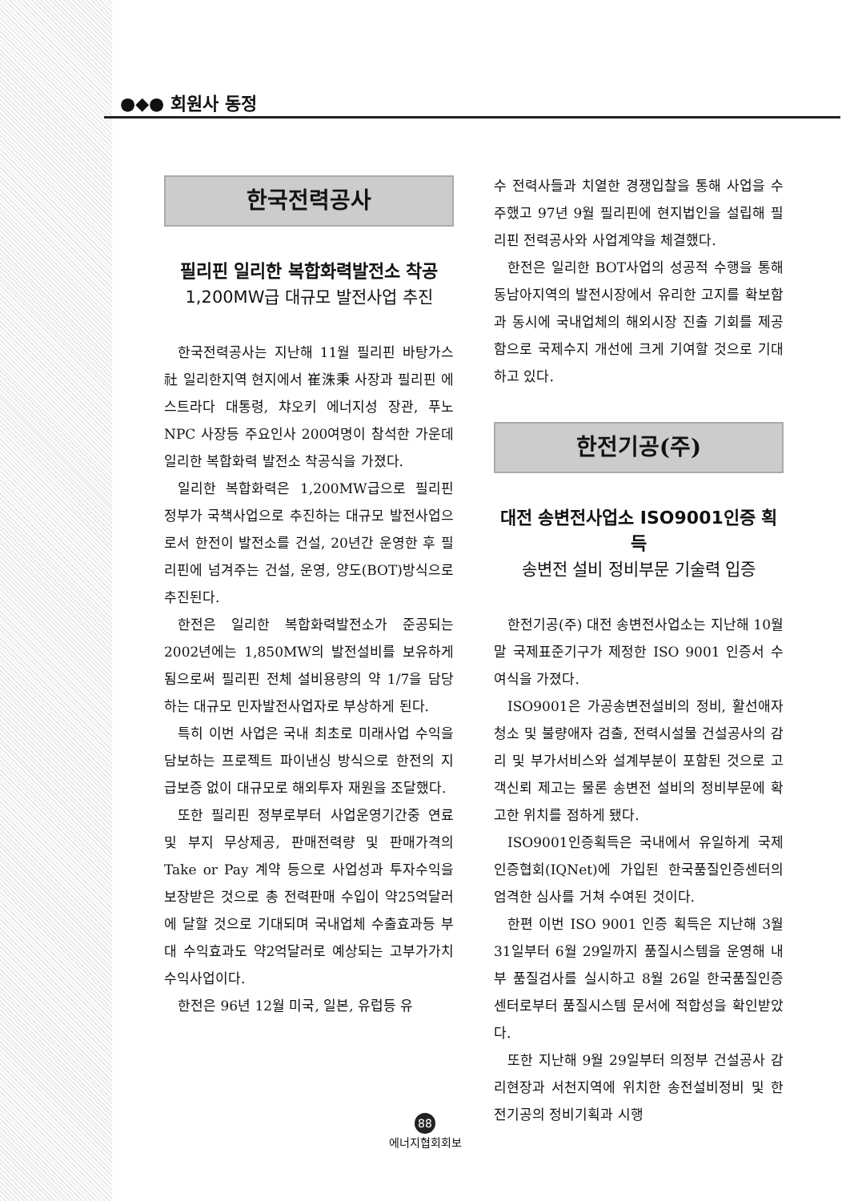●◆● 회원사 동정
한국전력공사
필리핀 일리한 복합화력발전소 착공
1,200MW급 대규모 발전사업 추진
한국전력공사는 지난해 11월 필리핀 바탕가스社 일리한지역 현지에서 崔洙秉 사장과 필리핀 에스트라다 대통령, 챠오키 에너지성 장관, 푸노NPC 사장등 주요인사 200여명이 참석한 가운데 일리한 복합화력 발전소 착공식을 가졌다.
일리한 복합화력은 1,200MW급으로 필리핀 정부가 국책사업으로 추진하는 대규모 발전사업으로서 한전이 발전소를 건설, 20년간 운영한 후 필리핀에 넘겨주는 건설, 운영, 양도(BOT)방식으로 추진된다.
한전은 일리한 복합화력발전소가 준공되는 2002년에는 1,850MW의 발전설비를 보유하게 됨으로써 필리핀 전체 설비용량의 약 1/7을 담당하는 대규모 민자발전사업자로 부상하게 된다.
특히 이번 사업은 국내 최초로 미래사업 수익을 담보하는 프로젝트 파이낸싱 방식으로 한전의 지급보증 없이 대규모로 해외투자 재원을 조달했다.
또한 필리핀 정부로부터 사업운영기간중 연료 및 부지 무상제공, 판매전력량 및 판매가격의 Take or Pay 계약 등으로 사업성과 투자수익을 보장받은 것으로 총 전력판매 수입이 약25억달러에 달할 것으로 기대되며 국내업체 수출효과등 부대 수익효과도 약2억달러로 예상되는 고부가가치 수익사업이다.
한전은 96년 12월 미국, 일본, 유럽등 유
수 전력사들과 치열한 경쟁입찰을 통해 사업을 수주했고 97년 9월 필리핀에 현지법인을 설립해 필리핀 전력공사와 사업계약을 체결했다.
한전은 일리한 BOT사업의 성공적 수행을 통해 동남아지역의 발전시장에서 유리한 고지를 확보함과 동시에 국내업체의 해외시장 진출 기회를 제공함으로 국제수지 개선에 크게 기여할 것으로 기대하고 있다.
한전기공(주)
대전 송변전사업소 ISO9001인증 획득
송변전 설비 정비부문 기술력 입증
한전기공(주) 대전 송변전사업소는 지난해 10월말 국제표준기구가 제정한 ISO 9001 인증서 수여식을 가졌다.
ISO9001은 가공송변전설비의 정비, 활선애자청소 및 불량애자 검출, 전력시설물 건설공사의 감리 및 부가서비스와 설계부분이 포함된 것으로 고객신뢰 제고는 물론 송변전 설비의 정비부문에 확고한 위치를 점하게 됐다.
ISO9001인증획득은 국내에서 유일하게 국제인증협회(IQNet)에 가입된 한국품질인증센터의 엄격한 심사를 거쳐 수여된 것이다.
한편 이번 ISO 9001 인증 획득은 지난해 3월 31일부터 6월 29일까지 품질시스템을 운영해 내부 품질검사를 실시하고 8월 26일 한국품질인증센터로부터 품질시스템 문서에 적합성을 확인받았다.
또한 지난해 9월 29일부터 의정부 건설공사 감리현장과 서천지역에 위치한 송전설비정비 및 한전기공의 정비기획과 시행
88
에너지협회회보